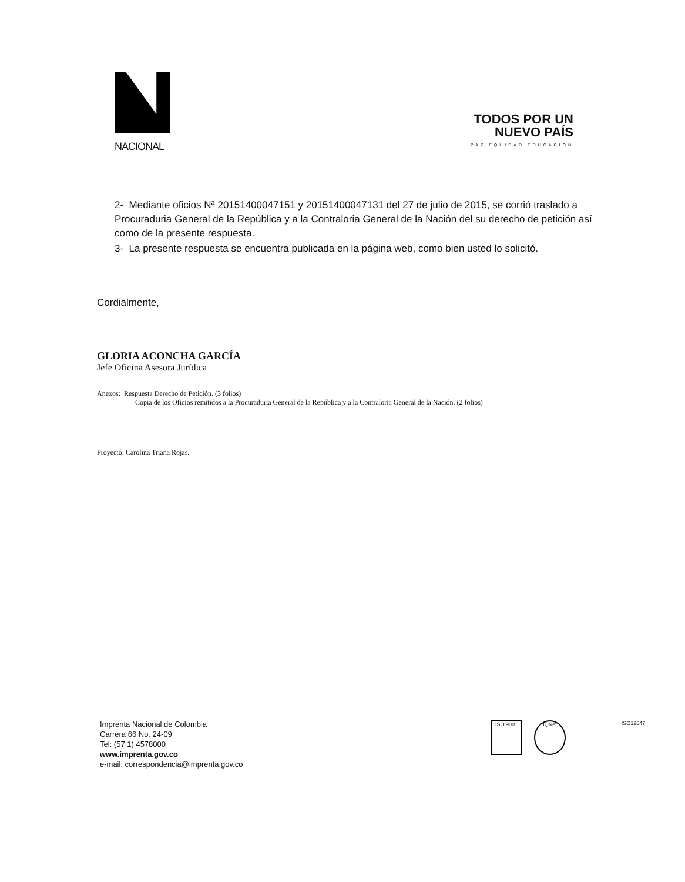NACIONAL
TODOS POR UN
NUEVO PAÍS
PAZ EQUIDAD EDUCACIÓN
2- Mediante oficios Nª 20151400047151 y 20151400047131 del 27 de julio de 2015, se corrió traslado a Procuraduria General de la República y a la Contraloria General de la Nación del su derecho de petición así como de la presente respuesta.
3- La presente respuesta se encuentra publicada en la página web, como bien usted lo solicitó.
Cordialmente,
GLORIA ACONCHA GARCÍA
Jefe Oficina Asesora Jurídica
Anexos: Respuesta Derecho de Petición. (3 folios)
Copia de los Oficios remitidos a la Procuraduria General de la República y a la Contraloria General de la Nación. (2 folios)
Proyectó: Carolina Triana Rojas.
Imprenta Nacional de Colombia
Carrera 66 No. 24-09
Tel: (57 1) 4578000
www.imprenta.gov.co
e-mail: correspondencia@imprenta.gov.co
ISO 9001 IQNet ISO12647